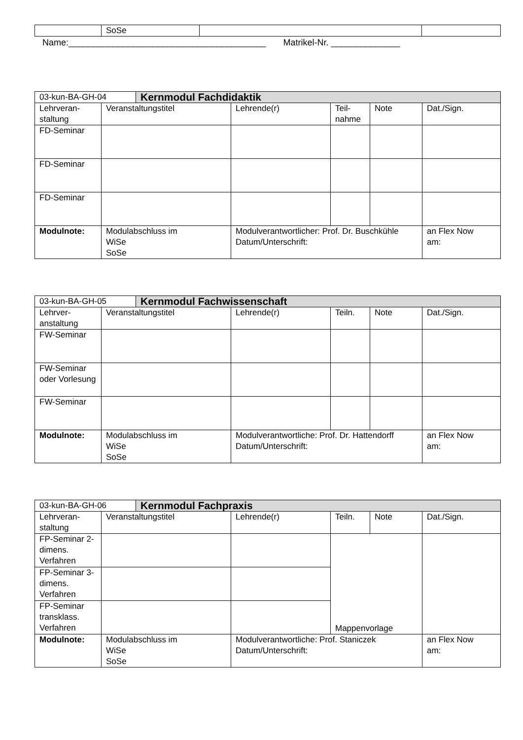| | SoSe | | |
Name:________________________________________ Matrikel-Nr. ______________
| 03-kun-BA-GH-04 | | Kernmodul Fachdidaktik | | | | |
| --- | --- | --- | --- | --- | --- | --- |
| Lehrveran-staltung | Veranstaltungstitel | | Lehrende(r) | Teil-nahme | Note | Dat./Sign. |
| FD-Seminar | | | | | | |
| FD-Seminar | | | | | | |
| FD-Seminar | | | | | | |
| Modulnote: | Modulabschluss im WiSe SoSe | | Modulverantwortlicher: Prof. Dr. Buschkühle Datum/Unterschrift: | | | an Flex Now am: |
| 03-kun-BA-GH-05 | | Kernmodul Fachwissenschaft | | | | |
| --- | --- | --- | --- | --- | --- | --- |
| Lehrver-anstaltung | Veranstaltungstitel | | Lehrende(r) | Teiln. | Note | Dat./Sign. |
| FW-Seminar | | | | | | |
| FW-Seminar oder Vorlesung | | | | | | |
| FW-Seminar | | | | | | |
| Modulnote: | Modulabschluss im WiSe SoSe | | Modulverantwortliche: Prof. Dr. Hattendorff Datum/Unterschrift: | | | an Flex Now am: |
| 03-kun-BA-GH-06 | | Kernmodul Fachpraxis | | | | |
| --- | --- | --- | --- | --- | --- | --- |
| Lehrveran-staltung | Veranstaltungstitel | | Lehrende(r) | Teiln. | Note | Dat./Sign. |
| FP-Seminar 2-dimens. Verfahren | | | | Mappenvorlage | | |
| FP-Seminar 3-dimens. Verfahren | | | | | | |
| FP-Seminar transklass. Verfahren | | | | | | |
| Modulnote: | Modulabschluss im WiSe SoSe | | Modulverantwortliche: Prof. Staniczek Datum/Unterschrift: | | | an Flex Now am: |